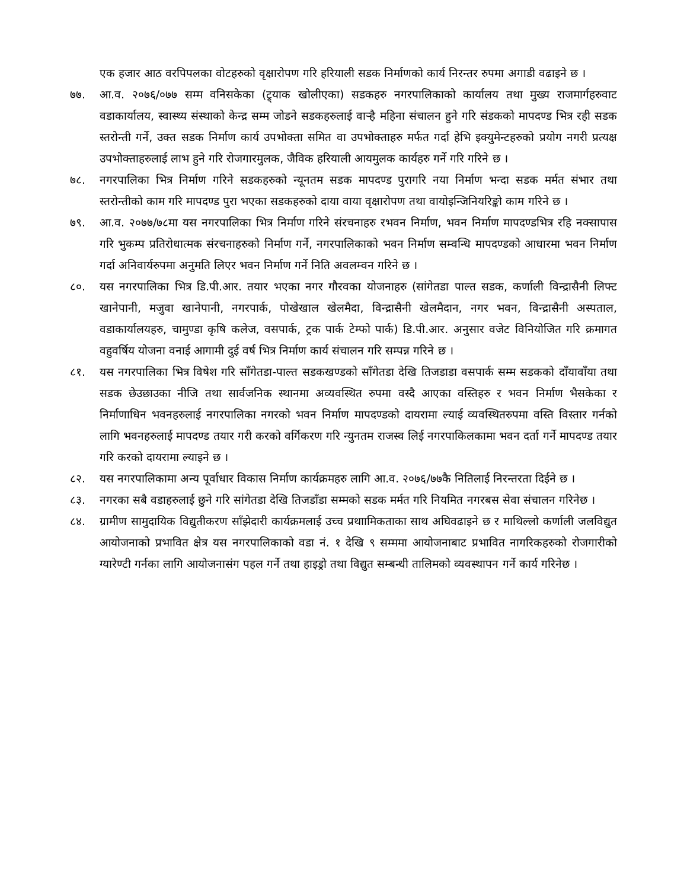एक हजार आठ वरपिपलका वोटहरुको वृक्षारोपण गरि हरियाली सडक निर्माणको कार्य निरन्तर रुपमा अगाडी वढाइने छ ।
७७. आ.व. २०७६/०७७ सम्म वनिसकेका (ट्र्याक खोलीएका) सडकहरु नगरपालिकाको कार्यालय तथा मुख्य राजमार्गहरुवाट वडाकार्यालय, स्वास्थ्य संस्थाको केन्द्र सम्म जोडने सडकहरुलाई वाऱ्है महिना संचालन हुने गरि संडकको मापदण्ड भित्र रही सडक स्तरोन्ती गर्ने, उक्त सडक निर्माण कार्य उपभोक्ता समित वा उपभोक्ताहरु मर्फत गर्दा हेभि इक्युमेन्टहरुको प्रयोग नगरी प्रत्यक्ष उपभोक्ताहरुलाई लाभ हुने गरि रोजगारमुलक, जैविक हरियाली आयमुलक कार्यहरु गर्ने गरि गरिने छ ।
७८. नगरपालिका भित्र निर्माण गरिने सडकहरुको न्यूनतम सडक मापदण्ड पुरागरि नया निर्माण भन्दा सडक मर्मत संभार तथा स्तरोन्तीको काम गरि मापदण्ड पुरा भएका सडकहरुको दाया वाया वृक्षारोपण तथा वायोइन्जिनियरिङ्को काम गरिने छ ।
७९. आ.व. २०७७/७८मा यस नगरपालिका भित्र निर्माण गरिने संरचनाहरु रभवन निर्माण, भवन निर्माण मापदण्डभित्र रहि नक्सापास गरि भुकम्प प्रतिरोधात्मक संरचनाहरुको निर्माण गर्ने, नगरपालिकाको भवन निर्माण सम्वन्धि मापदण्डको आधारमा भवन निर्माण गर्दा अनिवार्यरुपमा अनुमति लिएर भवन निर्माण गर्ने निति अवलम्वन गरिने छ ।
८०. यस नगरपालिका भित्र डि.पी.आर. तयार भएका नगर गौरवका योजनाहरु (सांगेतडा पाल्त सडक, कर्णाली विन्द्रासैनी लिफ्ट खानेपानी, मजुवा खानेपानी, नगरपार्क, पोखेखाल खेलमैदा, विन्द्रासैनी खेलमैदान, नगर भवन, विन्द्रासैनी अस्पताल, वडाकार्यालयहरु, चामुण्डा कृषि कलेज, वसपार्क, ट्रक पार्क टेम्फो पार्क) डि.पी.आर. अनुसार वजेट विनियोजित गरि क्रमागत वहुवर्षिय योजना वनाई आगामी दुई वर्ष भित्र निर्माण कार्य संचालन गरि सम्पन्न गरिने छ ।
८१. यस नगरपालिका भित्र विषेश गरि साँगेतडा-पाल्त सडकखण्डको साँगेतडा देखि तिजडाडा वसपार्क सम्म सडकको दाँयावाँया तथा सडक छेउछाउका नीजि तथा सार्वजनिक स्थानमा अव्यवस्थित रुपमा वस्दै आएका वस्तिहरु र भवन निर्माण भैसकेका र निर्माणाधिन भवनहरुलाई नगरपालिका नगरको भवन निर्माण मापदण्डको दायरामा ल्याई व्यवस्थितरुपमा वस्ति विस्तार गर्नको लागि भवनहरुलाई मापदण्ड तयार गरी करको वर्गिकरण गरि न्युनतम राजस्व लिई नगरपाकिलकामा भवन दर्ता गर्ने मापदण्ड तयार गरि करको दायरामा ल्याइने छ ।
८२. यस नगरपालिकामा अन्य पूर्वाधार विकास निर्माण कार्यक्रमहरु लागि आ.व. २०७६/७७कै नितिलाई निरन्तरता दिईने छ ।
८३. नगरका सबै वडाहरुलाई छुने गरि सांगेतडा देखि तिजडाँडा सम्मको सडक मर्मत गरि नियमित नगरबस सेवा संचालन गरिनेछ ।
८४. ग्रामीण सामुदायिक विद्युतीकरण साँझेदारी कार्यक्रमलाई उच्च प्रथाामिकताका साथ अघिवढाइने छ र माथिल्लो कर्णाली जलविद्युत आयोजनाको प्रभावित क्षेत्र यस नगरपालिकाको वडा नं. १ देखि ९ सम्ममा आयोजनाबाट प्रभावित नागरिकहरुको रोजगारीको ग्यारेण्टी गर्नका लागि आयोजनासंग पहल गर्ने तथा हाइड्रो तथा विद्युत सम्बन्धी तालिमको व्यवस्थापन गर्ने कार्य गरिनेछ ।